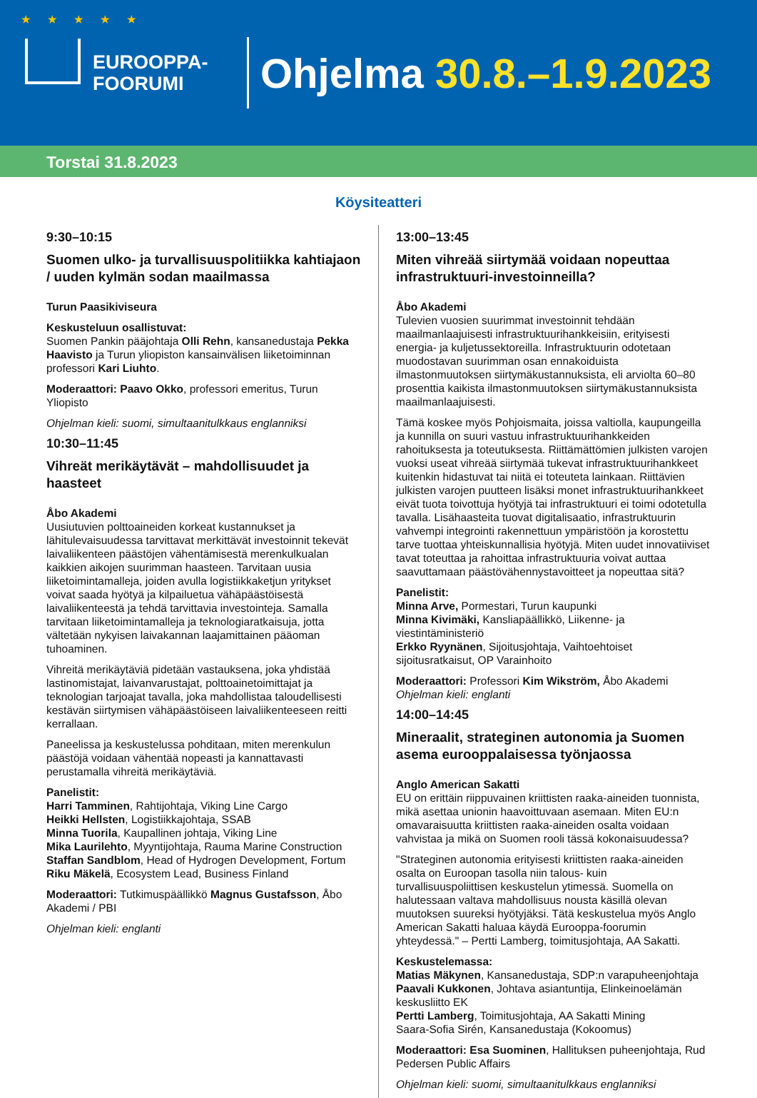★ ★ ★ ★ ★
EUROOPPA-
FOORUMI
Ohjelma 30.8.–1.9.2023
Torstai 31.8.2023
Köysiteatteri
9:30–10:15
Suomen ulko- ja turvallisuuspolitiikka kahtiajaon / uuden kylmän sodan maailmassa
Turun Paasikiviseura
Keskusteluun osallistuvat:
Suomen Pankin pääjohtaja Olli Rehn, kansanedustaja Pekka Haavisto ja Turun yliopiston kansainvälisen liiketoiminnan professori Kari Liuhto.
Moderaattori: Paavo Okko, professori emeritus, Turun Yliopisto
Ohjelman kieli: suomi, simultaanitulkkaus englanniksi
10:30–11:45
Vihreät merikäytävät – mahdollisuudet ja haasteet
Åbo Akademi
Uusiutuvien polttoaineiden korkeat kustannukset ja lähitulevaisuudessa tarvittavat merkittävät investoinnit tekevät laivaliikenteen päästöjen vähentämisestä merenkulkualan kaikkien aikojen suurimman haasteen. Tarvitaan uusia liiketoimintamalleja, joiden avulla logistiikkaketjun yritykset voivat saada hyötyä ja kilpailuetua vähäpäästöisestä laivaliikenteestä ja tehdä tarvittavia investointeja. Samalla tarvitaan liiketoimintamalleja ja teknologiaratkaisuja, jotta vältetään nykyisen laivakannan laajamittainen pääoman tuhoaminen.
Vihreitä merikäytäviä pidetään vastauksena, joka yhdistää lastinomistajat, laivanvarustajat, polttoainetoimittajat ja teknologian tarjoajat tavalla, joka mahdollistaa taloudellisesti kestävän siirtymisen vähäpäästöiseen laivaliikenteeseen reitti kerrallaan.
Paneelissa ja keskustelussa pohditaan, miten merenkulun päästöjä voidaan vähentää nopeasti ja kannattavasti perustamalla vihreitä merikäytäviä.
Panelistit:
Harri Tamminen, Rahtijohtaja, Viking Line Cargo
Heikki Hellsten, Logistiikkajohtaja, SSAB
Minna Tuorila, Kaupallinen johtaja, Viking Line
Mika Laurilehto, Myyntijohtaja, Rauma Marine Construction
Staffan Sandblom, Head of Hydrogen Development, Fortum
Riku Mäkelä, Ecosystem Lead, Business Finland
Moderaattori: Tutkimuspäällikkö Magnus Gustafsson, Åbo Akademi / PBI
Ohjelman kieli: englanti
13:00–13:45
Miten vihreää siirtymää voidaan nopeuttaa infrastruktuuri-investoinneilla?
Åbo Akademi
Tulevien vuosien suurimmat investoinnit tehdään maailmanlaajuisesti infrastruktuurihankkeisiin, erityisesti energia- ja kuljetussektoreilla. Infrastruktuurin odotetaan muodostavan suurimman osan ennakoiduista ilmastonmuutoksen siirtymäkustannuksista, eli arviolta 60–80 prosenttia kaikista ilmastonmuutoksen siirtymäkustannuksista maailmanlaajuisesti.
Tämä koskee myös Pohjoismaita, joissa valtiolla, kaupungeilla ja kunnilla on suuri vastuu infrastruktuurihankkeiden rahoituksesta ja toteutuksesta. Riittämättömien julkisten varojen vuoksi useat vihreää siirtymää tukevat infrastruktuurihankkeet kuitenkin hidastuvat tai niitä ei toteuteta lainkaan. Riittävien julkisten varojen puutteen lisäksi monet infrastruktuurihankkeet eivät tuota toivottuja hyötyjä tai infrastruktuuri ei toimi odotetulla tavalla. Lisähaasteita tuovat digitalisaatio, infrastruktuurin vahvempi integrointi rakennettuun ympäristöön ja korostettu tarve tuottaa yhteiskunnallisia hyötyjä. Miten uudet innovatiiviset tavat toteuttaa ja rahoittaa infrastruktuuria voivat auttaa saavuttamaan päästövähennystavoitteet ja nopeuttaa sitä?
Panelistit:
Minna Arve, Pormestari, Turun kaupunki
Minna Kivimäki, Kansliapäällikkö, Liikenne- ja viestintäministeriö
Erkko Ryynänen, Sijoitusjohtaja, Vaihtoehtoiset sijoitusratkaisut, OP Varainhoito
Moderaattori: Professori Kim Wikström, Åbo Akademi
Ohjelman kieli: englanti
14:00–14:45
Mineraalit, strateginen autonomia ja Suomen asema eurooppalaisessa työnjaossa
Anglo American Sakatti
EU on erittäin riippuvainen kriittisten raaka-aineiden tuonnista, mikä asettaa unionin haavoittuvaan asemaan. Miten EU:n omavaraisuutta kriittisten raaka-aineiden osalta voidaan vahvistaa ja mikä on Suomen rooli tässä kokonaisuudessa?
"Strateginen autonomia erityisesti kriittisten raaka-aineiden osalta on Euroopan tasolla niin talous- kuin turvallisuuspoliittisen keskustelun ytimessä. Suomella on halutessaan valtava mahdollisuus nousta käsillä olevan muutoksen suureksi hyötyjäksi. Tätä keskustelua myös Anglo American Sakatti haluaa käydä Eurooppa-foorumin yhteydessä." – Pertti Lamberg, toimitusjohtaja, AA Sakatti.
Keskustelemassa:
Matias Mäkynen, Kansanedustaja, SDP:n varapuheenjohtaja
Paavali Kukkonen, Johtava asiantuntija, Elinkeinoelämän keskusliitto EK
Pertti Lamberg, Toimitusjohtaja, AA Sakatti Mining
Saara-Sofia Sirén, Kansanedustaja (Kokoomus)
Moderaattori: Esa Suominen, Hallituksen puheenjohtaja, Rud Pedersen Public Affairs
Ohjelman kieli: suomi, simultaanitulkkaus englanniksi